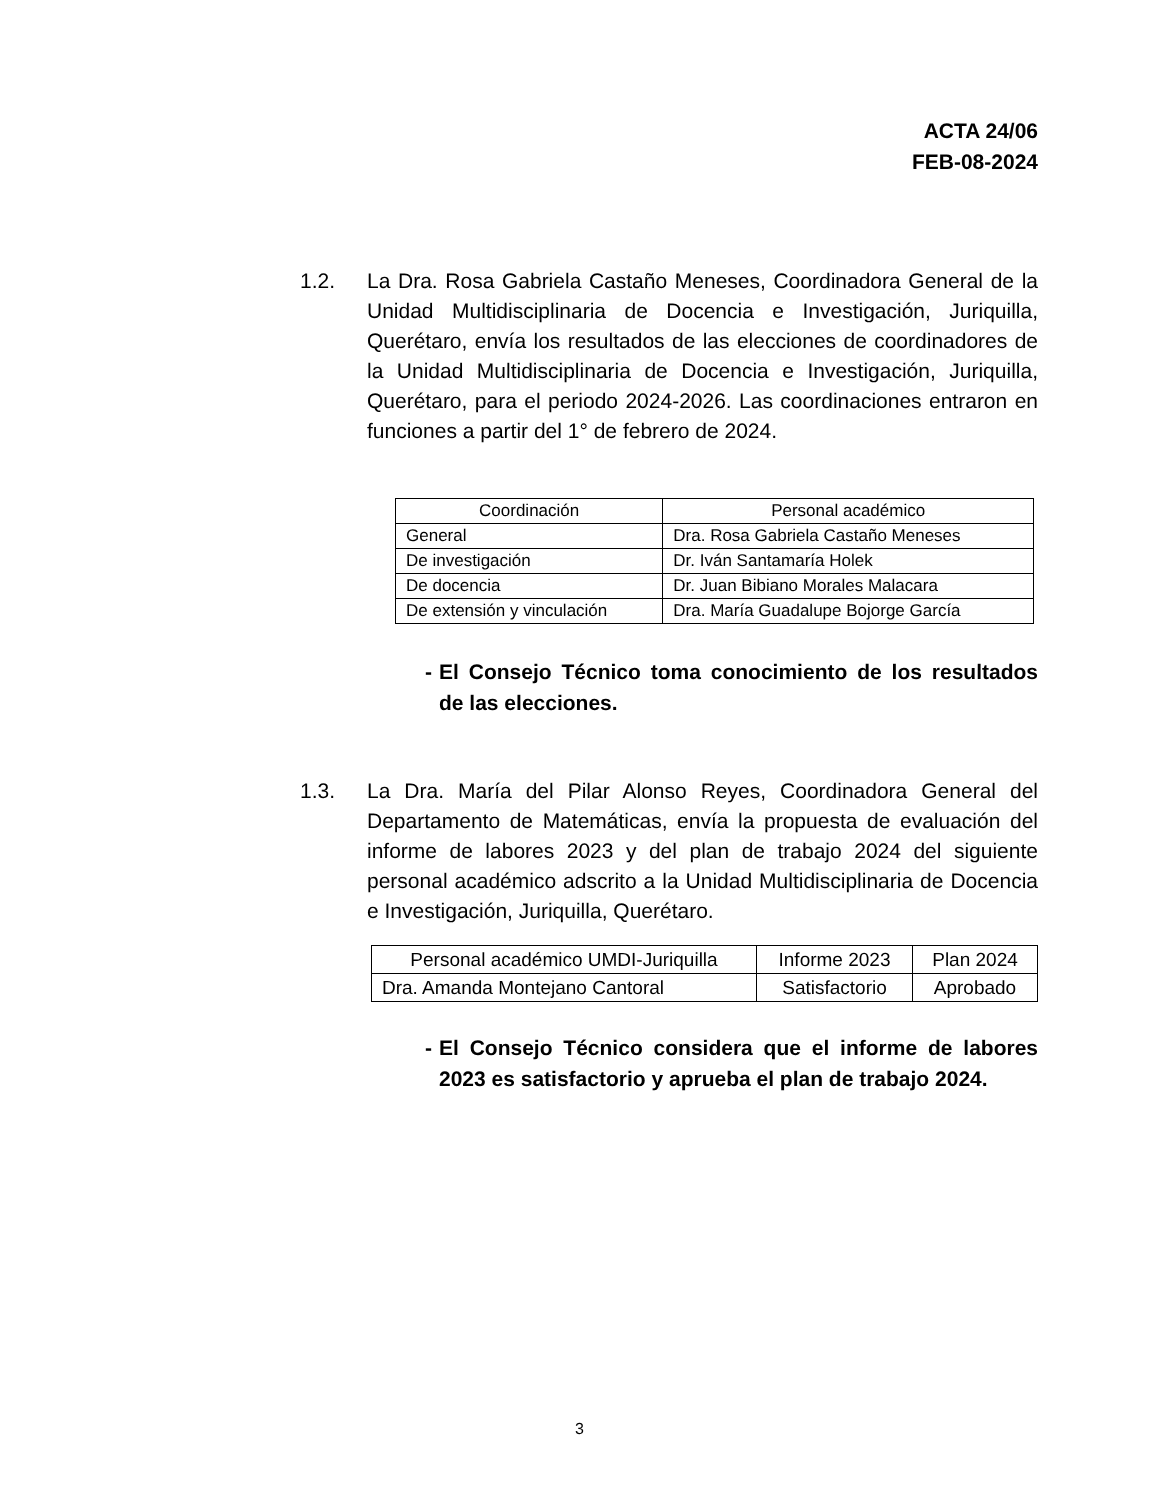ACTA 24/06
FEB-08-2024
1.2. La Dra. Rosa Gabriela Castaño Meneses, Coordinadora General de la Unidad Multidisciplinaria de Docencia e Investigación, Juriquilla, Querétaro, envía los resultados de las elecciones de coordinadores de la Unidad Multidisciplinaria de Docencia e Investigación, Juriquilla, Querétaro, para el periodo 2024-2026. Las coordinaciones entraron en funciones a partir del 1° de febrero de 2024.
| Coordinación | Personal académico |
| --- | --- |
| General | Dra. Rosa Gabriela Castaño Meneses |
| De investigación | Dr. Iván Santamaría Holek |
| De docencia | Dr. Juan Bibiano Morales Malacara |
| De extensión y vinculación | Dra. María Guadalupe Bojorge García |
- El Consejo Técnico toma conocimiento de los resultados de las elecciones.
1.3. La Dra. María del Pilar Alonso Reyes, Coordinadora General del Departamento de Matemáticas, envía la propuesta de evaluación del informe de labores 2023 y del plan de trabajo 2024 del siguiente personal académico adscrito a la Unidad Multidisciplinaria de Docencia e Investigación, Juriquilla, Querétaro.
| Personal académico UMDI-Juriquilla | Informe 2023 | Plan 2024 |
| --- | --- | --- |
| Dra. Amanda Montejano Cantoral | Satisfactorio | Aprobado |
- El Consejo Técnico considera que el informe de labores 2023 es satisfactorio y aprueba el plan de trabajo 2024.
3